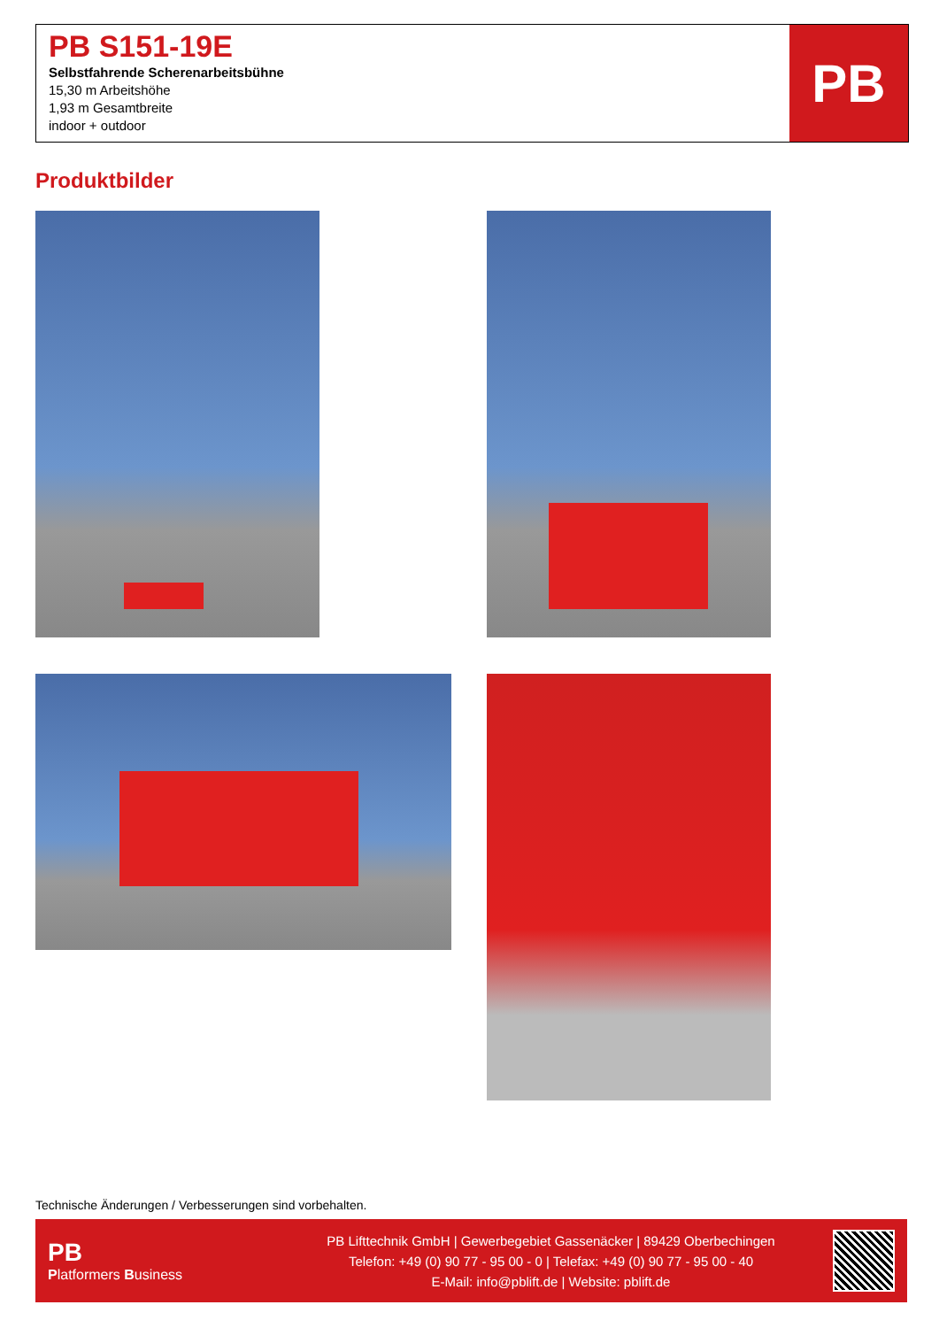PB S151-19E
Selbstfahrende Scherenarbeitsbühne
15,30 m Arbeitshöhe
1,93 m Gesamtbreite
indoor + outdoor
PB
Produktbilder
Technische Änderungen / Verbesserungen sind vorbehalten.
PB
Platformers Business
PB Lifttechnik GmbH | Gewerbegebiet Gassenäcker | 89429 Oberbechingen
Telefon: +49 (0) 90 77 - 95 00 - 0 | Telefax: +49 (0) 90 77 - 95 00 - 40
E-Mail: info@pblift.de | Website: pblift.de